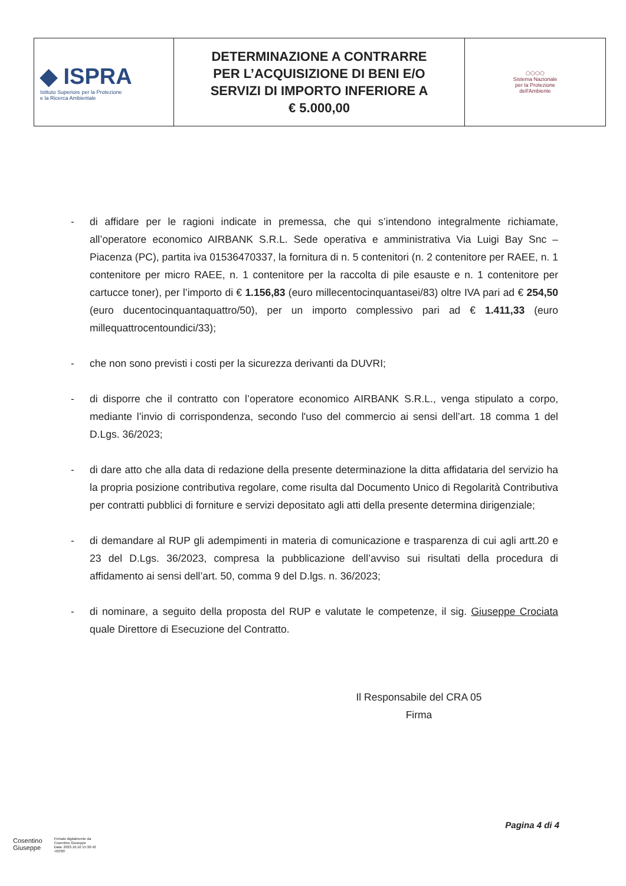| ◆ ISPRA Istituto Superiore per la Protezione e la Ricerca Ambientale | DETERMINAZIONE A CONTRARRE PER L’ACQUISIZIONE DI BENI E/O SERVIZI DI IMPORTO INFERIORE A € 5.000,00 | ⬡⬡⬡⬡ Sistema Nazionale per la Protezione dell'Ambiente |
- di affidare per le ragioni indicate in premessa, che qui s’intendono integralmente richiamate, all’operatore economico AIRBANK S.R.L. Sede operativa e amministrativa Via Luigi Bay Snc – Piacenza (PC), partita iva 01536470337, la fornitura di n. 5 contenitori (n. 2 contenitore per RAEE, n. 1 contenitore per micro RAEE, n. 1 contenitore per la raccolta di pile esauste e n. 1 contenitore per cartucce toner), per l’importo di € 1.156,83 (euro millecentocinquantasei/83) oltre IVA pari ad € 254,50 (euro ducentocinquantaquattro/50), per un importo complessivo pari ad € 1.411,33 (euro millequattrocentoundici/33);
- che non sono previsti i costi per la sicurezza derivanti da DUVRI;
- di disporre che il contratto con l’operatore economico AIRBANK S.R.L., venga stipulato a corpo, mediante l’invio di corrispondenza, secondo l'uso del commercio ai sensi dell’art. 18 comma 1 del D.Lgs. 36/2023;
- di dare atto che alla data di redazione della presente determinazione la ditta affidataria del servizio ha la propria posizione contributiva regolare, come risulta dal Documento Unico di Regolarità Contributiva per contratti pubblici di forniture e servizi depositato agli atti della presente determina dirigenziale;
- di demandare al RUP gli adempimenti in materia di comunicazione e trasparenza di cui agli artt.20 e 23 del D.Lgs. 36/2023, compresa la pubblicazione dell’avviso sui risultati della procedura di affidamento ai sensi dell’art. 50, comma 9 del D.lgs. n. 36/2023;
- di nominare, a seguito della proposta del RUP e valutate le competenze, il sig. Giuseppe Crociata quale Direttore di Esecuzione del Contratto.
Il Responsabile del CRA 05
Firma
Pagina 4 di 4
Cosentino
Giuseppe
Firmato digitalmente da
Cosentino Giuseppe
Data: 2023.10.10 15:30:42
+02'00'